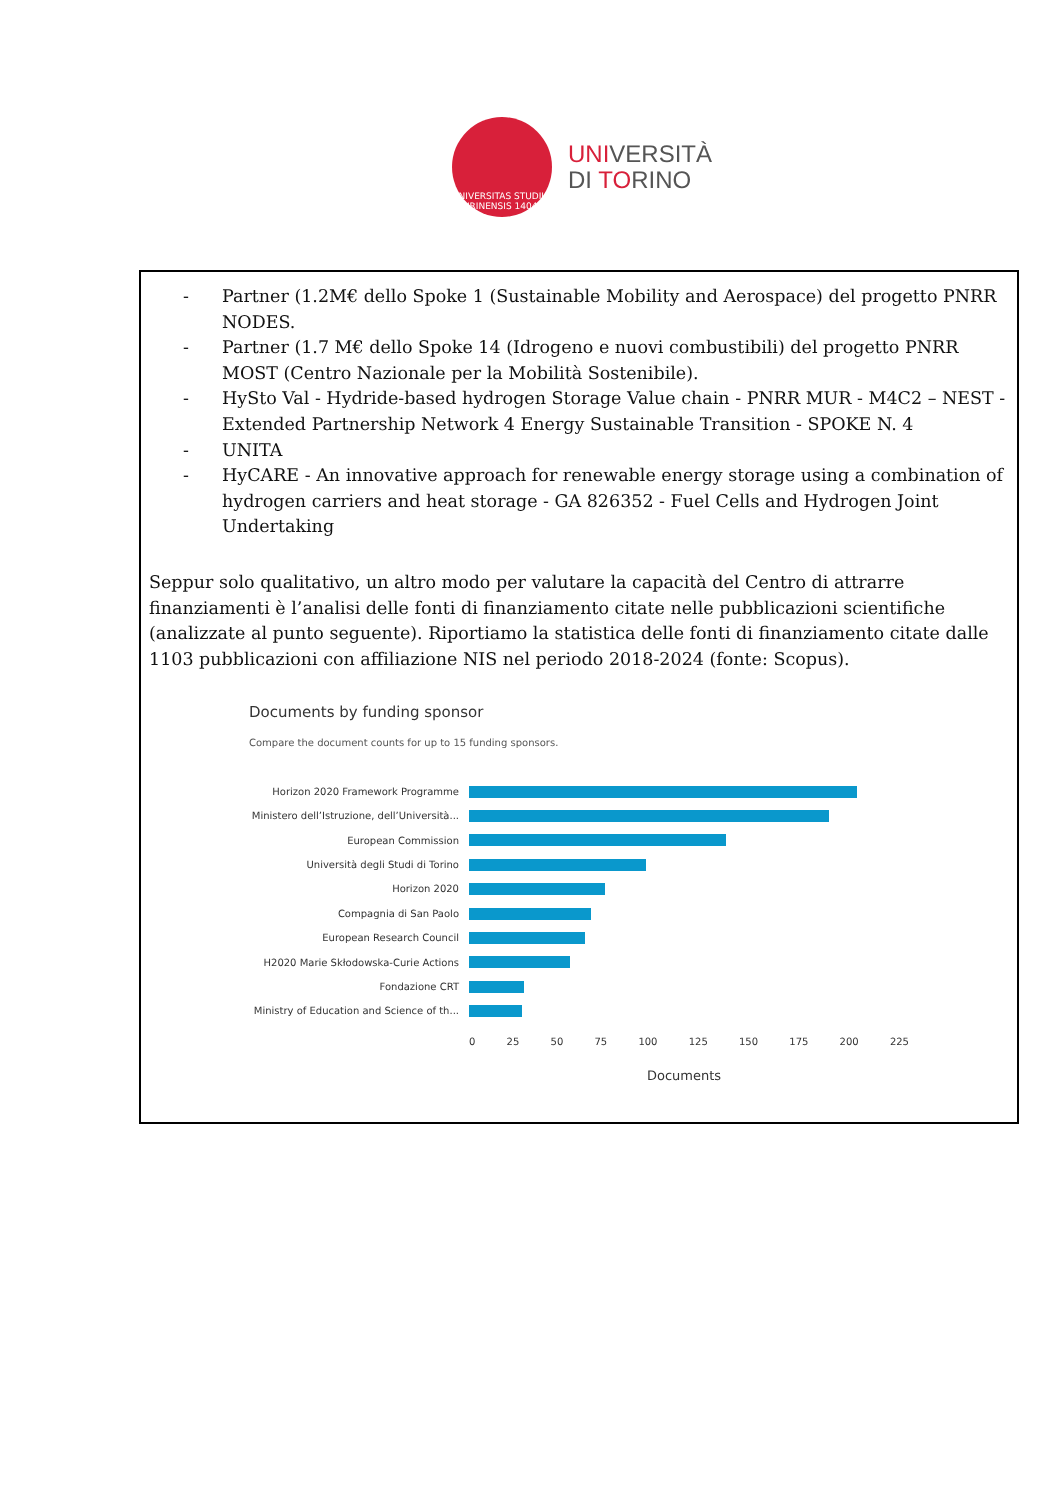UNIVERSITAS STUDII TAURINENSIS 1404
UNIVERSITÀ
DI TORINO
- Partner (1.2M€ dello Spoke 1 (Sustainable Mobility and Aerospace) del progetto PNRR NODES.
- Partner (1.7 M€ dello Spoke 14 (Idrogeno e nuovi combustibili) del progetto PNRR MOST (Centro Nazionale per la Mobilità Sostenibile).
- HySto Val - Hydride-based hydrogen Storage Value chain - PNRR MUR - M4C2 – NEST - Extended Partnership Network 4 Energy Sustainable Transition - SPOKE N. 4
- UNITA
- HyCARE - An innovative approach for renewable energy storage using a combination of hydrogen carriers and heat storage - GA 826352 - Fuel Cells and Hydrogen Joint Undertaking
Seppur solo qualitativo, un altro modo per valutare la capacità del Centro di attrarre finanziamenti è l’analisi delle fonti di finanziamento citate nelle pubblicazioni scientifiche (analizzate al punto seguente). Riportiamo la statistica delle fonti di finanziamento citate dalle 1103 pubblicazioni con affiliazione NIS nel periodo 2018-2024 (fonte: Scopus).
Documents by funding sponsor
Compare the document counts for up to 15 funding sponsors.
Horizon 2020 Framework Programme
Ministero dell’Istruzione, dell’Università...
European Commission
Università degli Studi di Torino
Horizon 2020
Compagnia di San Paolo
European Research Council
H2020 Marie Skłodowska-Curie Actions
Fondazione CRT
Ministry of Education and Science of th...
0 25 50 75 100 125 150 175 200 225
Documents